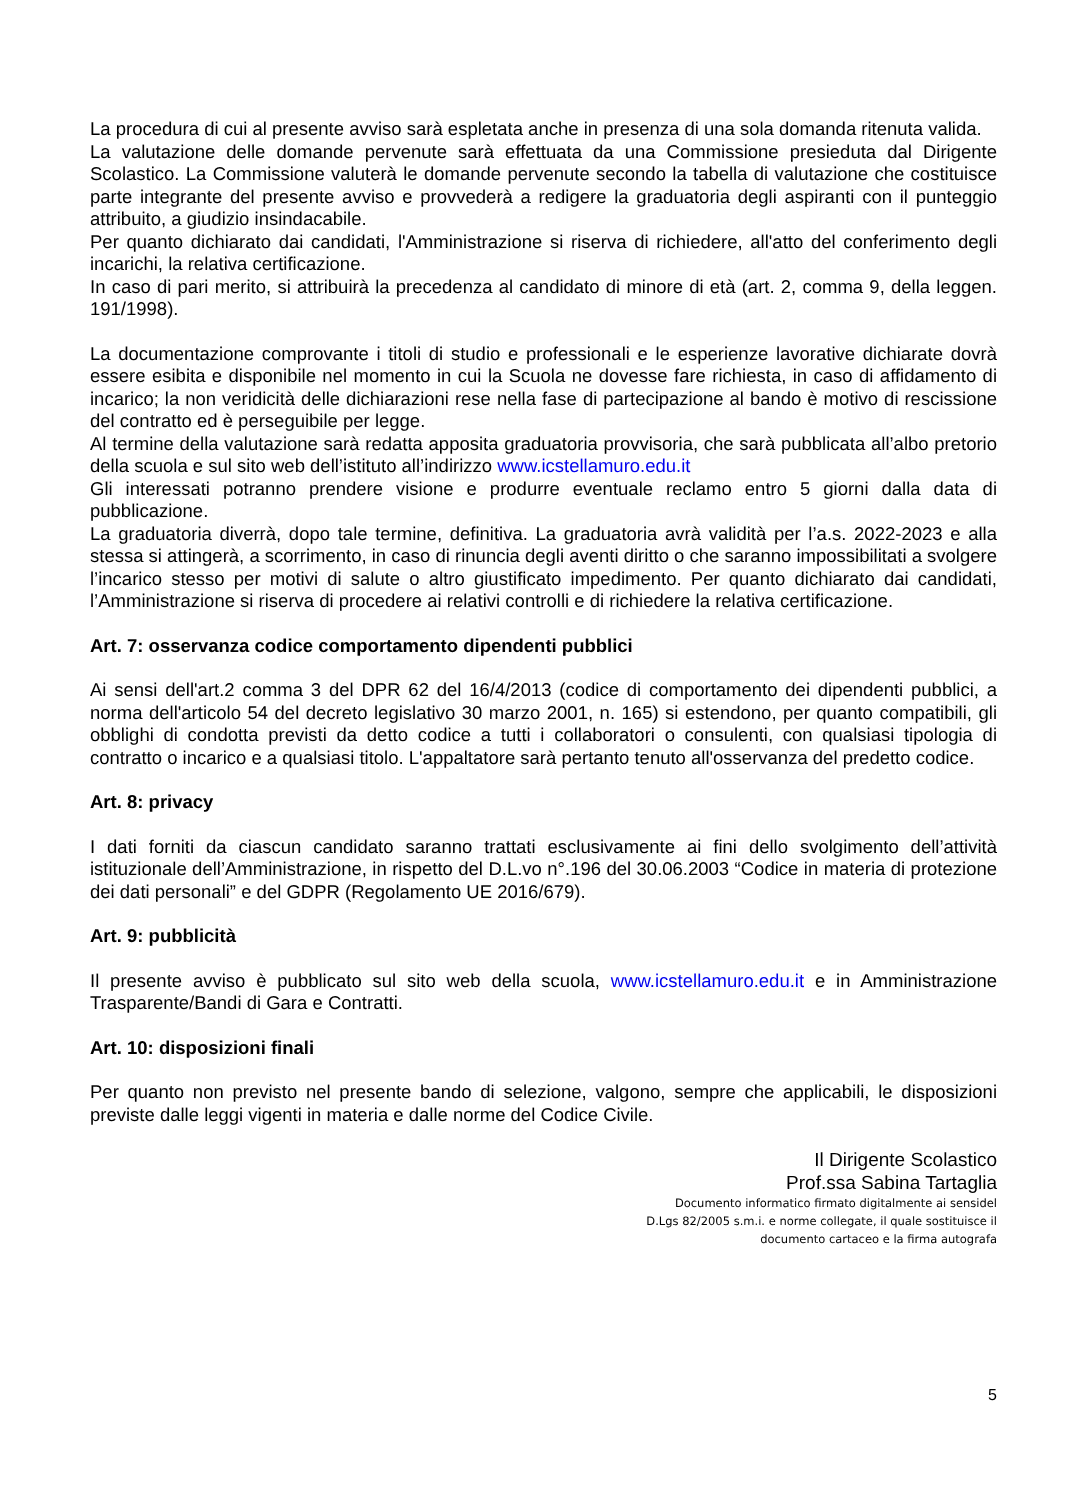La procedura di cui al presente avviso sarà espletata anche in presenza di una sola domanda ritenuta valida.
La valutazione delle domande pervenute sarà effettuata da una Commissione presieduta dal Dirigente Scolastico. La Commissione valuterà le domande pervenute secondo la tabella di valutazione che costituisce parte integrante del presente avviso e provvederà a redigere la graduatoria degli aspiranti con il punteggio attribuito, a giudizio insindacabile.
Per quanto dichiarato dai candidati, l'Amministrazione si riserva di richiedere, all'atto del conferimento degli incarichi, la relativa certificazione.
In caso di pari merito, si attribuirà la precedenza al candidato di minore di età (art. 2, comma 9, della leggen. 191/1998).
La documentazione comprovante i titoli di studio e professionali e le esperienze lavorative dichiarate dovrà essere esibita e disponibile nel momento in cui la Scuola ne dovesse fare richiesta, in caso di affidamento di incarico; la non veridicità delle dichiarazioni rese nella fase di partecipazione al bando è motivo di rescissione del contratto ed è perseguibile per legge.
Al termine della valutazione sarà redatta apposita graduatoria provvisoria, che sarà pubblicata all’albo pretorio della scuola e sul sito web dell’istituto all’indirizzo www.icstellamuro.edu.it
Gli interessati potranno prendere visione e produrre eventuale reclamo entro 5 giorni dalla data di pubblicazione.
La graduatoria diverrà, dopo tale termine, definitiva. La graduatoria avrà validità per l’a.s. 2022-2023 e alla stessa si attingerà, a scorrimento, in caso di rinuncia degli aventi diritto o che saranno impossibilitati a svolgere l’incarico stesso per motivi di salute o altro giustificato impedimento. Per quanto dichiarato dai candidati, l’Amministrazione si riserva di procedere ai relativi controlli e di richiedere la relativa certificazione.
Art. 7: osservanza codice comportamento dipendenti pubblici
Ai sensi dell'art.2 comma 3 del DPR 62 del 16/4/2013 (codice di comportamento dei dipendenti pubblici, a norma dell'articolo 54 del decreto legislativo 30 marzo 2001, n. 165) si estendono, per quanto compatibili, gli obblighi di condotta previsti da detto codice a tutti i collaboratori o consulenti, con qualsiasi tipologia di contratto o incarico e a qualsiasi titolo. L'appaltatore sarà pertanto tenuto all'osservanza del predetto codice.
Art. 8: privacy
I dati forniti da ciascun candidato saranno trattati esclusivamente ai fini dello svolgimento dell’attività istituzionale dell’Amministrazione, in rispetto del D.L.vo n°.196 del 30.06.2003 “Codice in materia di protezione dei dati personali” e del GDPR (Regolamento UE 2016/679).
Art. 9: pubblicità
Il presente avviso è pubblicato sul sito web della scuola, www.icstellamuro.edu.it e in Amministrazione Trasparente/Bandi di Gara e Contratti.
Art. 10: disposizioni finali
Per quanto non previsto nel presente bando di selezione, valgono, sempre che applicabili, le disposizioni previste dalle leggi vigenti in materia e dalle norme del Codice Civile.
Il Dirigente Scolastico
Prof.ssa Sabina Tartaglia
Documento informatico firmato digitalmente ai sensidel
D.Lgs 82/2005 s.m.i. e norme collegate, il quale sostituisce il
documento cartaceo e la firma autografa
5